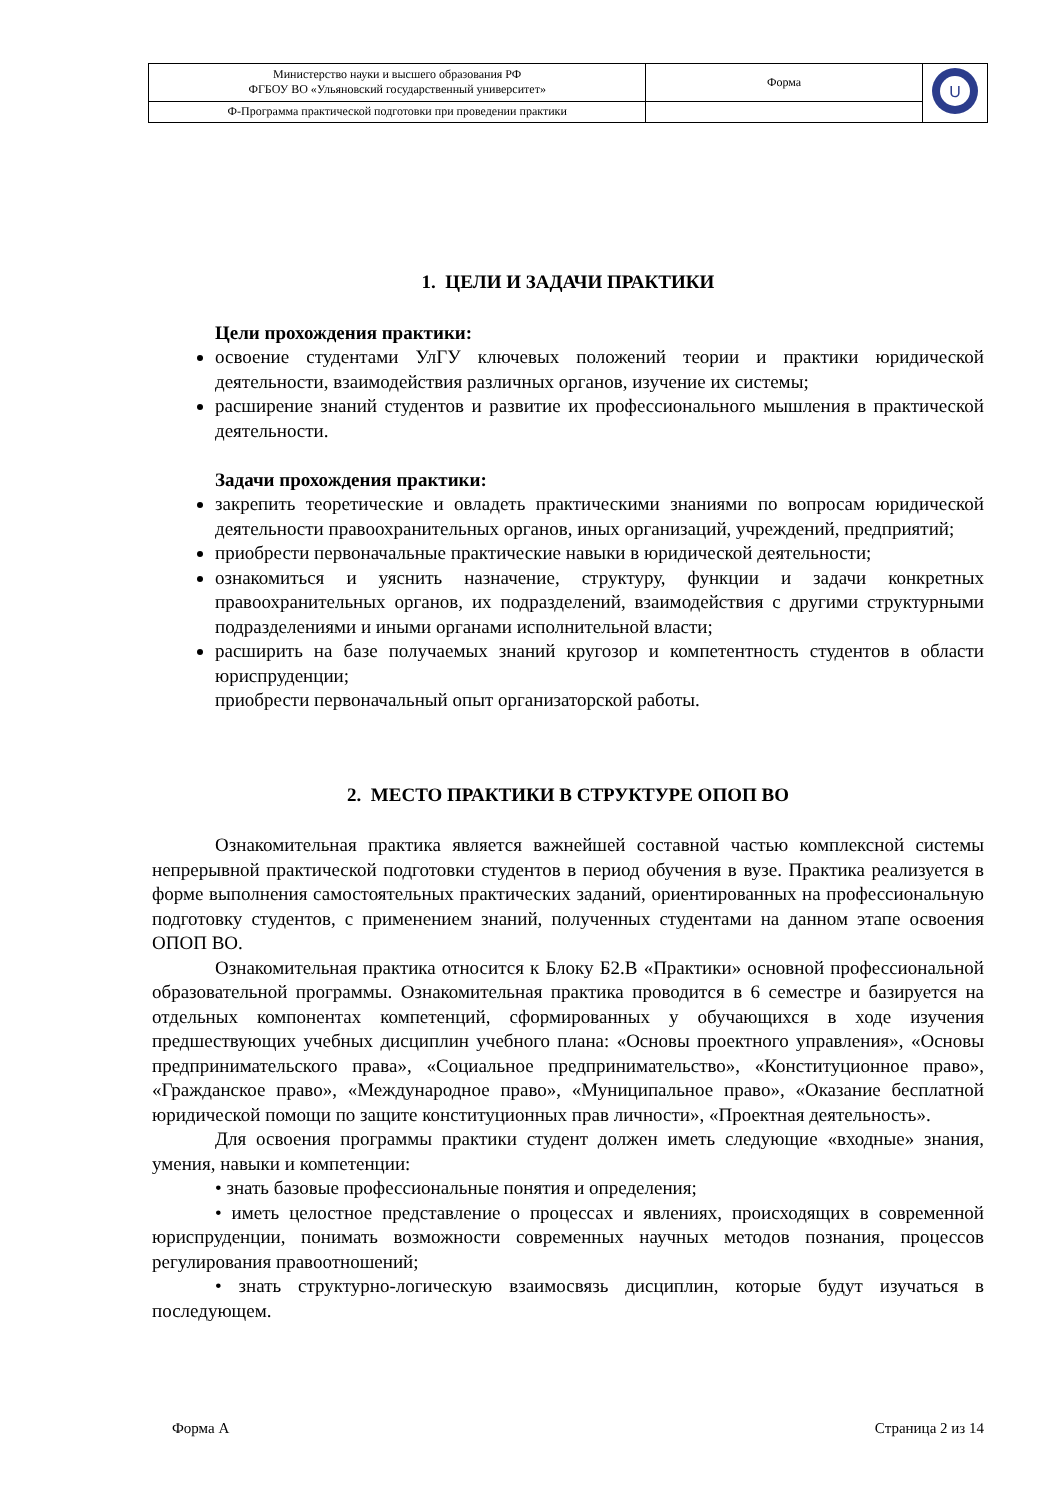| Министерство науки и высшего образования РФ ФГБОУ ВО «Ульяновский государственный университет» | Форма | U |
| Ф-Программа практической подготовки при проведении практики | | |
1. ЦЕЛИ И ЗАДАЧИ ПРАКТИКИ
Цели прохождения практики:
освоение студентами УлГУ ключевых положений теории и практики юридической деятельности, взаимодействия различных органов, изучение их системы;
расширение знаний студентов и развитие их профессионального мышления в практической деятельности.
Задачи прохождения практики:
закрепить теоретические и овладеть практическими знаниями по вопросам юридической деятельности правоохранительных органов, иных организаций, учреждений, предприятий;
приобрести первоначальные практические навыки в юридической деятельности;
ознакомиться и уяснить назначение, структуру, функции и задачи конкретных правоохранительных органов, их подразделений, взаимодействия с другими структурными подразделениями и иными органами исполнительной власти;
расширить на базе получаемых знаний кругозор и компетентность студентов в области юриспруденции;
приобрести первоначальный опыт организаторской работы.
2. МЕСТО ПРАКТИКИ В СТРУКТУРЕ ОПОП ВО
Ознакомительная практика является важнейшей составной частью комплексной системы непрерывной практической подготовки студентов в период обучения в вузе. Практика реализуется в форме выполнения самостоятельных практических заданий, ориентированных на профессиональную подготовку студентов, с применением знаний, полученных студентами на данном этапе освоения ОПОП ВО.
Ознакомительная практика относится к Блоку Б2.В «Практики» основной профессиональной образовательной программы. Ознакомительная практика проводится в 6 семестре и базируется на отдельных компонентах компетенций, сформированных у обучающихся в ходе изучения предшествующих учебных дисциплин учебного плана: «Основы проектного управления», «Основы предпринимательского права», «Социальное предпринимательство», «Конституционное право», «Гражданское право», «Международное право», «Муниципальное право», «Оказание бесплатной юридической помощи по защите конституционных прав личности», «Проектная деятельность».
Для освоения программы практики студент должен иметь следующие «входные» знания, умения, навыки и компетенции:
• знать базовые профессиональные понятия и определения;
• иметь целостное представление о процессах и явлениях, происходящих в современной юриспруденции, понимать возможности современных научных методов познания, процессов регулирования правоотношений;
• знать структурно-логическую взаимосвязь дисциплин, которые будут изучаться в последующем.
Форма А Страница 2 из 14